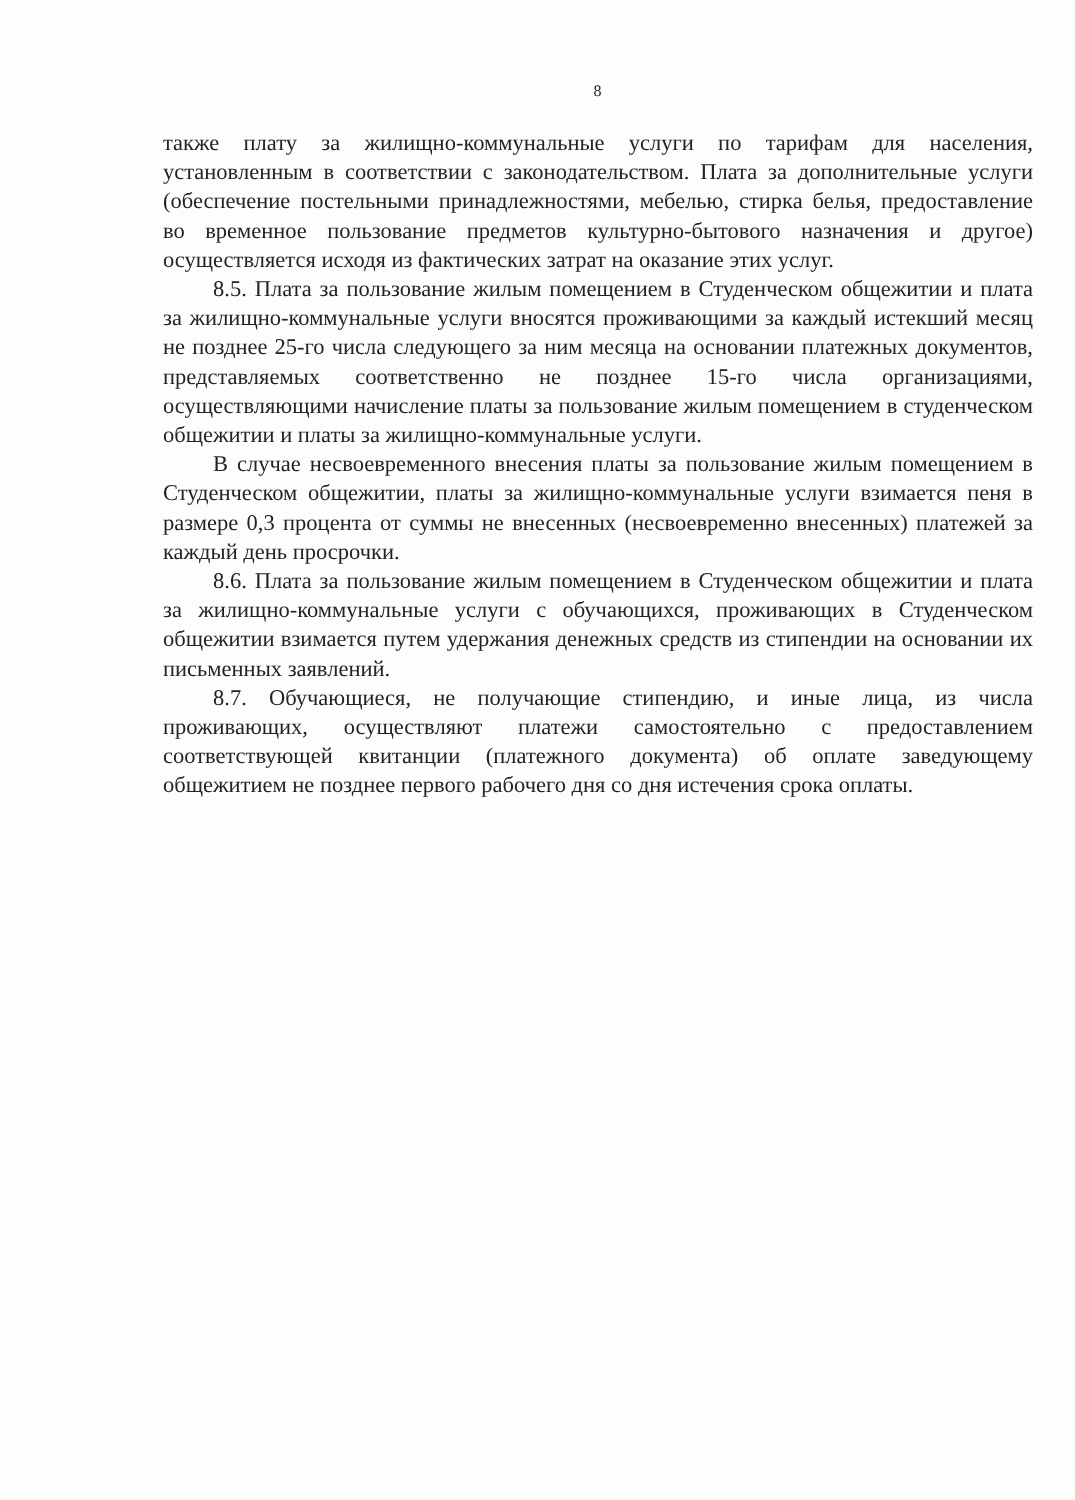8
также плату за жилищно-коммунальные услуги по тарифам для населения, установленным в соответствии с законодательством. Плата за дополнительные услуги (обеспечение постельными принадлежностями, мебелью, стирка белья, предоставление во временное пользование предметов культурно-бытового назначения и другое) осуществляется исходя из фактических затрат на оказание этих услуг.
8.5. Плата за пользование жилым помещением в Студенческом общежитии и плата за жилищно-коммунальные услуги вносятся проживающими за каждый истекший месяц не позднее 25-го числа следующего за ним месяца на основании платежных документов, представляемых соответственно не позднее 15-го числа организациями, осуществляющими начисление платы за пользование жилым помещением в студенческом общежитии и платы за жилищно-коммунальные услуги.
В случае несвоевременного внесения платы за пользование жилым помещением в Студенческом общежитии, платы за жилищно-коммунальные услуги взимается пеня в размере 0,3 процента от суммы не внесенных (несвоевременно внесенных) платежей за каждый день просрочки.
8.6. Плата за пользование жилым помещением в Студенческом общежитии и плата за жилищно-коммунальные услуги с обучающихся, проживающих в Студенческом общежитии взимается путем удержания денежных средств из стипендии на основании их письменных заявлений.
8.7. Обучающиеся, не получающие стипендию, и иные лица, из числа проживающих, осуществляют платежи самостоятельно с предоставлением соответствующей квитанции (платежного документа) об оплате заведующему общежитием не позднее первого рабочего дня со дня истечения срока оплаты.